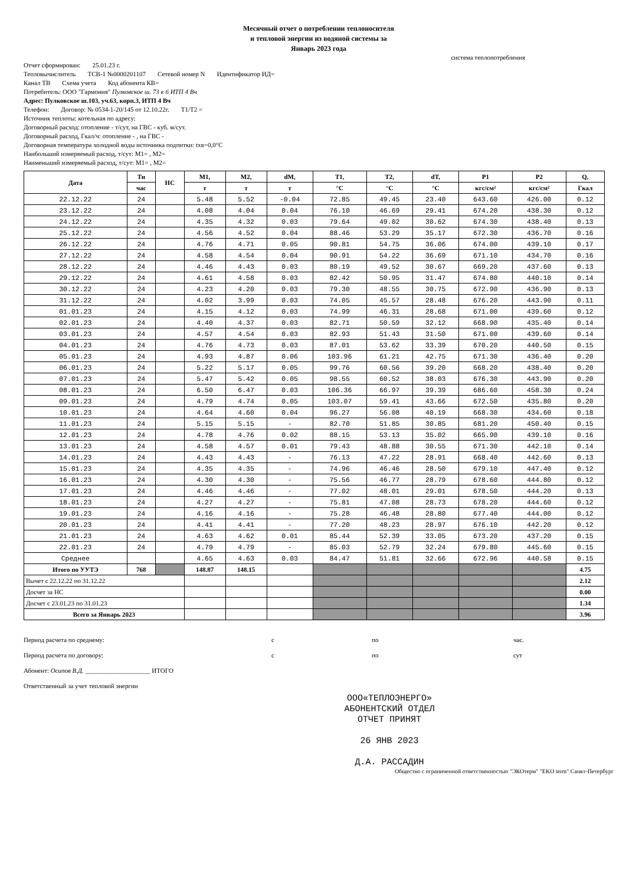Месячный отчет о потреблении теплоносителя
и тепловой энергии из водяной системы за
Январь 2023 года
система теплопотребления
Отчет сформирован: 25.01.23 г.
Тепловычислитель ТСВ-1 №0000201107 Сетевой номер N Идентификатор ИД=
Канал ТВ Схема учета Код абонента КВ=
Потребитель: ООО "Гармония" Пулковское ш. 73 к 6 ИТП 4 Вч
Адрес: Пулковское ш.103, уч.63, корп.3, ИТП 4 Вч
Телефон: Договор: № 0534-1-20/145 от 12.10.22г. Т1/Т2 =
Источник теплоты: котельная по адресу:
Договорный расход: отопление - т/сут, на ГВС - куб. м/сут.
Договорный расход, Гкал/ч: отопление - , на ГВС -
Договорная температура холодной воды источника подпитки: tхв=0,0°С
Наибольший измеряемый расход, т/сут: М1= , М2=
Наименьший измеряемый расход, т/сут: М1= , М2=
| Дата | Ти | НС | М1, | М2, | dM, | T1, | T2, | dT, | P1 | P2 | Q, |
| --- | --- | --- | --- | --- | --- | --- | --- | --- | --- | --- | --- |
| | час | | т | т | т | °С | °С | °С | кгс/см² | кгс/см² | Гкал |
| 22.12.22 | 24 | | 5.48 | 5.52 | -0.04 | 72.85 | 49.45 | 23.40 | 643.60 | 426.00 | 0.12 |
| 23.12.22 | 24 | | 4.08 | 4.04 | 0.04 | 76.10 | 46.69 | 29.41 | 674.20 | 438.30 | 0.12 |
| 24.12.22 | 24 | | 4.35 | 4.32 | 0.03 | 79.64 | 49.02 | 30.62 | 674.30 | 438.40 | 0.13 |
| 25.12.22 | 24 | | 4.56 | 4.52 | 0.04 | 88.46 | 53.29 | 35.17 | 672.30 | 436.70 | 0.16 |
| 26.12.22 | 24 | | 4.76 | 4.71 | 0.05 | 90.81 | 54.75 | 36.06 | 674.00 | 439.10 | 0.17 |
| 27.12.22 | 24 | | 4.58 | 4.54 | 0.04 | 90.91 | 54.22 | 36.69 | 671.10 | 434.70 | 0.16 |
| 28.12.22 | 24 | | 4.46 | 4.43 | 0.03 | 80.19 | 49.52 | 30.67 | 669.20 | 437.60 | 0.13 |
| 29.12.22 | 24 | | 4.61 | 4.58 | 0.03 | 82.42 | 50.95 | 31.47 | 674.80 | 440.10 | 0.14 |
| 30.12.22 | 24 | | 4.23 | 4.20 | 0.03 | 79.30 | 48.55 | 30.75 | 672.90 | 436.90 | 0.13 |
| 31.12.22 | 24 | | 4.02 | 3.99 | 0.03 | 74.05 | 45.57 | 28.48 | 676.20 | 443.90 | 0.11 |
| 01.01.23 | 24 | | 4.15 | 4.12 | 0.03 | 74.99 | 46.31 | 28.68 | 671.00 | 439.60 | 0.12 |
| 02.01.23 | 24 | | 4.40 | 4.37 | 0.03 | 82.71 | 50.59 | 32.12 | 668.90 | 435.40 | 0.14 |
| 03.01.23 | 24 | | 4.57 | 4.54 | 0.03 | 82.93 | 51.43 | 31.50 | 671.00 | 439.60 | 0.14 |
| 04.01.23 | 24 | | 4.76 | 4.73 | 0.03 | 87.01 | 53.62 | 33.39 | 670.20 | 440.50 | 0.15 |
| 05.01.23 | 24 | | 4.93 | 4.87 | 0.06 | 103.96 | 61.21 | 42.75 | 671.30 | 436.40 | 0.20 |
| 06.01.23 | 24 | | 5.22 | 5.17 | 0.05 | 99.76 | 60.56 | 39.20 | 668.20 | 438.40 | 0.20 |
| 07.01.23 | 24 | | 5.47 | 5.42 | 0.05 | 98.55 | 60.52 | 38.03 | 676.30 | 443.90 | 0.20 |
| 08.01.23 | 24 | | 6.50 | 6.47 | 0.03 | 106.36 | 66.97 | 39.39 | 686.60 | 458.30 | 0.24 |
| 09.01.23 | 24 | | 4.79 | 4.74 | 0.05 | 103.07 | 59.41 | 43.66 | 672.50 | 435.80 | 0.20 |
| 10.01.23 | 24 | | 4.64 | 4.60 | 0.04 | 96.27 | 56.08 | 40.19 | 668.30 | 434.60 | 0.18 |
| 11.01.23 | 24 | | 5.15 | 5.15 | - | 82.70 | 51.85 | 30.85 | 681.20 | 450.40 | 0.15 |
| 12.01.23 | 24 | | 4.78 | 4.76 | 0.02 | 88.15 | 53.13 | 35.02 | 665.90 | 439.10 | 0.16 |
| 13.01.23 | 24 | | 4.58 | 4.57 | 0.01 | 79.43 | 48.88 | 30.55 | 671.30 | 442.10 | 0.14 |
| 14.01.23 | 24 | | 4.43 | 4.43 | - | 76.13 | 47.22 | 28.91 | 668.40 | 442.60 | 0.13 |
| 15.01.23 | 24 | | 4.35 | 4.35 | - | 74.96 | 46.46 | 28.50 | 679.10 | 447.40 | 0.12 |
| 16.01.23 | 24 | | 4.30 | 4.30 | - | 75.56 | 46.77 | 28.79 | 678.60 | 444.80 | 0.12 |
| 17.01.23 | 24 | | 4.46 | 4.46 | - | 77.02 | 48.01 | 29.01 | 678.50 | 444.20 | 0.13 |
| 18.01.23 | 24 | | 4.27 | 4.27 | - | 75.81 | 47.08 | 28.73 | 678.20 | 444.60 | 0.12 |
| 19.01.23 | 24 | | 4.16 | 4.16 | - | 75.28 | 46.48 | 28.80 | 677.40 | 444.00 | 0.12 |
| 20.01.23 | 24 | | 4.41 | 4.41 | - | 77.20 | 48.23 | 28.97 | 676.10 | 442.20 | 0.12 |
| 21.01.23 | 24 | | 4.63 | 4.62 | 0.01 | 85.44 | 52.39 | 33.05 | 673.20 | 437.20 | 0.15 |
| 22.01.23 | 24 | | 4.79 | 4.79 | - | 85.03 | 52.79 | 32.24 | 679.80 | 445.60 | 0.15 |
| Среднее | | | 4.65 | 4.63 | 0.03 | 84.47 | 51.81 | 32.66 | 672.96 | 440.58 | 0.15 |
| Итого по УУТЭ | 768 | | 148.87 | 148.15 | | | | | | | 4.75 |
| Вычет с 22.12.22 по 31.12.22 | | | | | | | | | | | 2.12 |
| Досчет за НС | | | | | | | | | | | 0.00 |
| Досчет с 23.01.23 по 31.01.23 | | | | | | | | | | | 1.34 |
| Всего за Январь 2023 | | | | | | | | | | | 3.96 |
Период расчета по среднему: с по час.
Период расчета по договору: с по сут
Абонент: Осипов В.Д. ____________________ ИТОГО
Ответственный за учет тепловой энергии
ООО«ТЕПЛОЭНЕРГО»
АБОНЕНТСКИЙ ОТДЕЛ
ОТЧЕТ ПРИНЯТ
26 ЯНВ 2023
Д.А. РАССАДИН
Общество с ограниченной ответственностью "ЭКОтерм" "EKO term" Санкт-Петербург